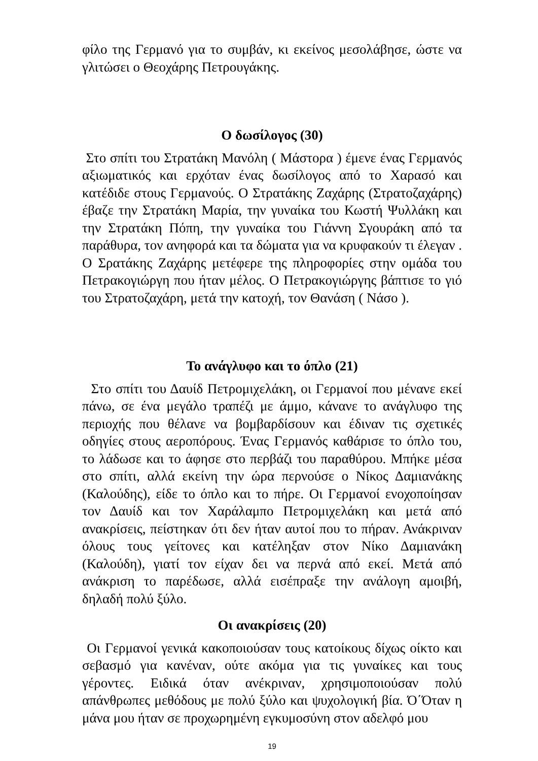φίλο της Γερμανό για το συμβάν, κι εκείνος μεσολάβησε, ώστε να γλιτώσει ο Θεοχάρης Πετρουγάκης.
Ο δωσίλογος (30)
Στο σπίτι του Στρατάκη Μανόλη ( Μάστορα ) έμενε ένας Γερμανός αξιωματικός και ερχόταν ένας δωσίλογος από το Χαρασό και κατέδιδε στους Γερμανούς. Ο Στρατάκης Ζαχάρης (Στρατοζαχάρης) έβαζε την Στρατάκη Μαρία, την γυναίκα του Κωστή Ψυλλάκη και την Στρατάκη Πόπη, την γυναίκα του Γιάννη Σγουράκη από τα παράθυρα, τον ανηφορά και τα δώματα για να κρυφακούν τι έλεγαν . Ο Σρατάκης Ζαχάρης μετέφερε της πληροφορίες στην ομάδα του Πετρακογιώργη που ήταν μέλος. Ο Πετρακογιώργης βάπτισε το γιό του Στρατοζαχάρη, μετά την κατοχή, τον Θανάση ( Νάσο ).
Το ανάγλυφο και το όπλο (21)
Στο σπίτι του Δαυίδ Πετρομιχελάκη, οι Γερμανοί που μένανε εκεί πάνω, σε ένα μεγάλο τραπέζι με άμμο, κάνανε το ανάγλυφο της περιοχής που θέλανε να βομβαρδίσουν και έδιναν τις σχετικές οδηγίες στους αεροπόρους. Ένας Γερμανός καθάρισε το όπλο του, το λάδωσε και το άφησε στο περβάζι του παραθύρου. Μπήκε μέσα στο σπίτι, αλλά εκείνη την ώρα περνούσε ο Νίκος Δαμιανάκης (Καλούδης), είδε το όπλο και το πήρε. Οι Γερμανοί ενοχοποίησαν τον Δαυίδ και τον Χαράλαμπο Πετρομιχελάκη και μετά από ανακρίσεις, πείστηκαν ότι δεν ήταν αυτοί που το πήραν. Ανάκριναν όλους τους γείτονες και κατέληξαν στον Νίκο Δαμιανάκη (Καλούδη), γιατί τον είχαν δει να περνά από εκεί. Μετά από ανάκριση το παρέδωσε, αλλά εισέπραξε την ανάλογη αμοιβή, δηλαδή πολύ ξύλο.
Οι ανακρίσεις (20)
Οι Γερμανοί γενικά κακοποιούσαν τους κατοίκους δίχως οίκτο και σεβασμό για κανέναν, ούτε ακόμα για τις γυναίκες και τους γέροντες. Ειδικά όταν ανέκριναν, χρησιμοποιούσαν πολύ απάνθρωπες μεθόδους με πολύ ξύλο και ψυχολογική βία. Ό΄Όταν η μάνα μου ήταν σε προχωρημένη εγκυμοσύνη στον αδελφό μου
19